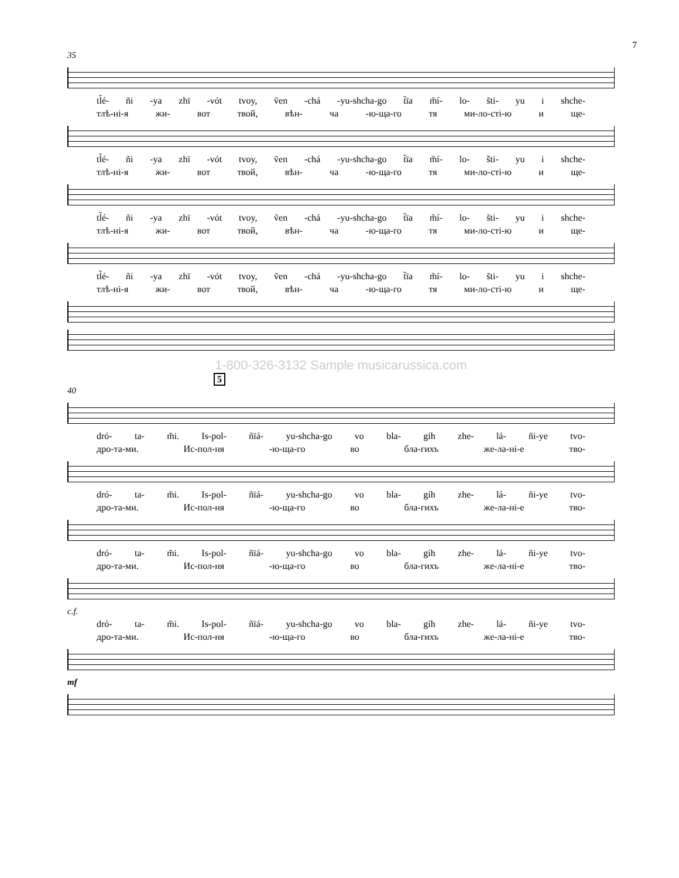7
35
tl̃é- ñi -ya zhï -vót tvoy, ṽen -chá -yu-shcha-go t̃ïa m̃í- lo- s̃ti- yu i shche-
тлѣ-ні-я жи- вот твой, вѣн- ча -ю-ща-го тя ми-ло-сті-ю и ще-
tl̃é- ñi -ya zhï -vót tvoy, ṽen -chá -yu-shcha-go t̃ïa m̃í- lo- šti- yu i shche-
тлѣ-ні-я жи- вот твой, вѣн- ча -ю-ща-го тя ми-ло-сті-ю и ще-
tl̃é- ñi -ya zhï -vót tvoy, ṽen -chá -yu-shcha-go t̃ïa m̃í- lo- s̃ti- yu i shche-
тлѣ-ні-я жи- вот твой, вѣн- ча -ю-ща-го тя ми-ло-сті-ю и ще-
tl̃é- ñi -ya zhï -vót tvoy, ṽen -chá -yu-shcha-go t̃ïa m̃í- lo- s̃ti- yu i shche-
тлѣ-ні-я жи- вот твой, вѣн- ча -ю-ща-го тя ми-ло-сті-ю и ще-
1-800-326-3132 Sample musicarussica.com
5
40
dró- ta- m̃i. Is-pol- ñïá- yu-shcha-go vo bla- gíh zhe- lá- ñi-ye tvo-
дро-та-ми. Ис-пол-ня -ю-ща-го во бла-гихъ же-ла-ні-е тво-
dró- ta- m̃i. Is-pol- ñïá- yu-shcha-go vo bla- gíh zhe- lá- ñi-ye tvo-
дро-та-ми. Ис-пол-ня -ю-ща-го во бла-гихъ же-ла-ні-е тво-
dró- ta- m̃i. Is-pol- ñïá- yu-shcha-go vo bla- gíh zhe- lá- ñi-ye tvo-
дро-та-ми. Ис-пол-ня -ю-ща-го во бла-гихъ же-ла-ні-е тво-
c.f.
dró- ta- m̃i. Is-pol- ñïá- yu-shcha-go vo bla- gíh zhe- lá- ñi-ye tvo-
дро-та-ми. Ис-пол-ня -ю-ща-го во бла-гихъ же-ла-ні-е тво-
mf